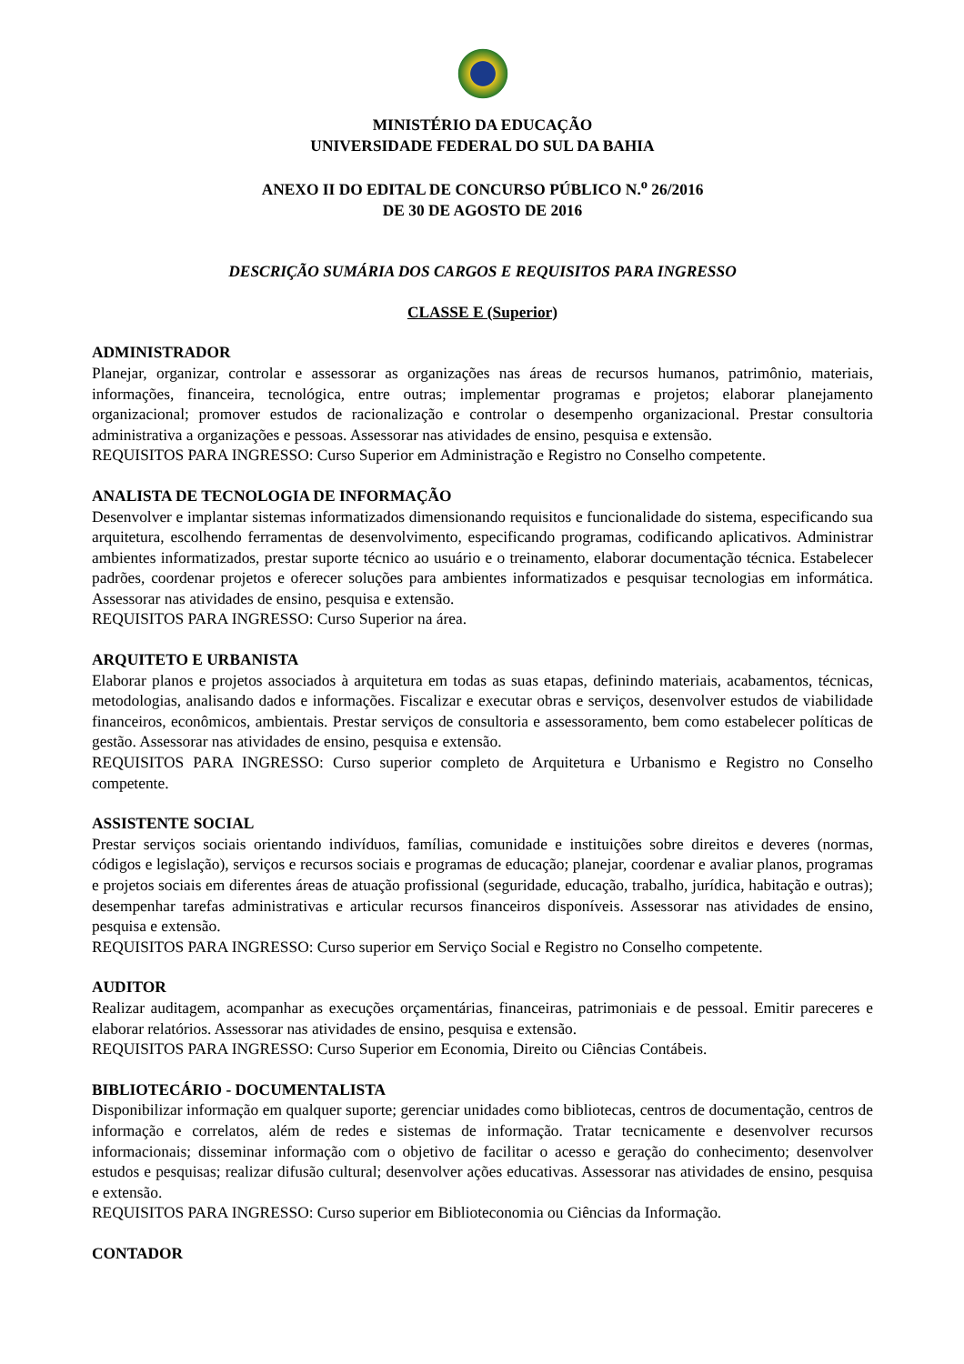MINISTÉRIO DA EDUCAÇÃO
UNIVERSIDADE FEDERAL DO SUL DA BAHIA
ANEXO II DO EDITAL DE CONCURSO PÚBLICO N.<sup>o</sup> 26/2016
DE 30 DE AGOSTO DE 2016
DESCRIÇÃO SUMÁRIA DOS CARGOS E REQUISITOS PARA INGRESSO
CLASSE E (Superior)
ADMINISTRADOR
Planejar, organizar, controlar e assessorar as organizações nas áreas de recursos humanos, patrimônio, materiais, informações, financeira, tecnológica, entre outras; implementar programas e projetos; elaborar planejamento organizacional; promover estudos de racionalização e controlar o desempenho organizacional. Prestar consultoria administrativa a organizações e pessoas. Assessorar nas atividades de ensino, pesquisa e extensão.
REQUISITOS PARA INGRESSO: Curso Superior em Administração e Registro no Conselho competente.
ANALISTA DE TECNOLOGIA DE INFORMAÇÃO
Desenvolver e implantar sistemas informatizados dimensionando requisitos e funcionalidade do sistema, especificando sua arquitetura, escolhendo ferramentas de desenvolvimento, especificando programas, codificando aplicativos. Administrar ambientes informatizados, prestar suporte técnico ao usuário e o treinamento, elaborar documentação técnica. Estabelecer padrões, coordenar projetos e oferecer soluções para ambientes informatizados e pesquisar tecnologias em informática. Assessorar nas atividades de ensino, pesquisa e extensão.
REQUISITOS PARA INGRESSO: Curso Superior na área.
ARQUITETO E URBANISTA
Elaborar planos e projetos associados à arquitetura em todas as suas etapas, definindo materiais, acabamentos, técnicas, metodologias, analisando dados e informações. Fiscalizar e executar obras e serviços, desenvolver estudos de viabilidade financeiros, econômicos, ambientais. Prestar serviços de consultoria e assessoramento, bem como estabelecer políticas de gestão. Assessorar nas atividades de ensino, pesquisa e extensão.
REQUISITOS PARA INGRESSO: Curso superior completo de Arquitetura e Urbanismo e Registro no Conselho competente.
ASSISTENTE SOCIAL
Prestar serviços sociais orientando indivíduos, famílias, comunidade e instituições sobre direitos e deveres (normas, códigos e legislação), serviços e recursos sociais e programas de educação; planejar, coordenar e avaliar planos, programas e projetos sociais em diferentes áreas de atuação profissional (seguridade, educação, trabalho, jurídica, habitação e outras); desempenhar tarefas administrativas e articular recursos financeiros disponíveis. Assessorar nas atividades de ensino, pesquisa e extensão.
REQUISITOS PARA INGRESSO: Curso superior em Serviço Social e Registro no Conselho competente.
AUDITOR
Realizar auditagem, acompanhar as execuções orçamentárias, financeiras, patrimoniais e de pessoal. Emitir pareceres e elaborar relatórios. Assessorar nas atividades de ensino, pesquisa e extensão.
REQUISITOS PARA INGRESSO: Curso Superior em Economia, Direito ou Ciências Contábeis.
BIBLIOTECÁRIO - DOCUMENTALISTA
Disponibilizar informação em qualquer suporte; gerenciar unidades como bibliotecas, centros de documentação, centros de informação e correlatos, além de redes e sistemas de informação. Tratar tecnicamente e desenvolver recursos informacionais; disseminar informação com o objetivo de facilitar o acesso e geração do conhecimento; desenvolver estudos e pesquisas; realizar difusão cultural; desenvolver ações educativas. Assessorar nas atividades de ensino, pesquisa e extensão.
REQUISITOS PARA INGRESSO: Curso superior em Biblioteconomia ou Ciências da Informação.
CONTADOR